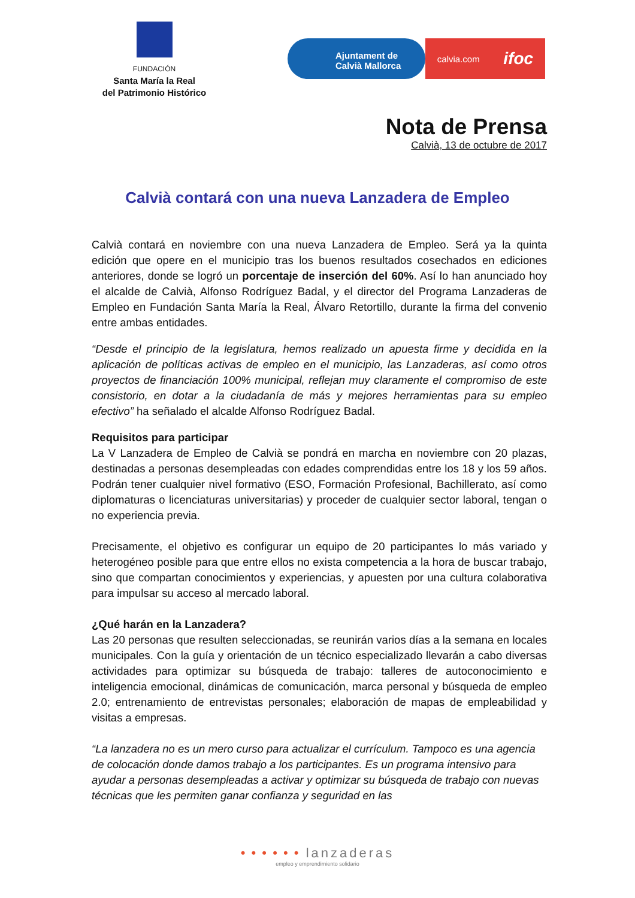FUNDACIÓN
Santa María la Real
del Patrimonio Histórico
Ajuntament de
Calvià Mallorca
calvia.com ifoc
Nota de Prensa
Calvià, 13 de octubre de 2017
Calvià contará con una nueva Lanzadera de Empleo
Calvià contará en noviembre con una nueva Lanzadera de Empleo. Será ya la quinta edición que opere en el municipio tras los buenos resultados cosechados en ediciones anteriores, donde se logró un porcentaje de inserción del 60%. Así lo han anunciado hoy el alcalde de Calvià, Alfonso Rodríguez Badal, y el director del Programa Lanzaderas de Empleo en Fundación Santa María la Real, Álvaro Retortillo, durante la firma del convenio entre ambas entidades.
“Desde el principio de la legislatura, hemos realizado un apuesta firme y decidida en la aplicación de políticas activas de empleo en el municipio, las Lanzaderas, así como otros proyectos de financiación 100% municipal, reflejan muy claramente el compromiso de este consistorio, en dotar a la ciudadanía de más y mejores herramientas para su empleo efectivo” ha señalado el alcalde Alfonso Rodríguez Badal.
Requisitos para participar
La V Lanzadera de Empleo de Calvià se pondrá en marcha en noviembre con 20 plazas, destinadas a personas desempleadas con edades comprendidas entre los 18 y los 59 años. Podrán tener cualquier nivel formativo (ESO, Formación Profesional, Bachillerato, así como diplomaturas o licenciaturas universitarias) y proceder de cualquier sector laboral, tengan o no experiencia previa.
Precisamente, el objetivo es configurar un equipo de 20 participantes lo más variado y heterogéneo posible para que entre ellos no exista competencia a la hora de buscar trabajo, sino que compartan conocimientos y experiencias, y apuesten por una cultura colaborativa para impulsar su acceso al mercado laboral.
¿Qué harán en la Lanzadera?
Las 20 personas que resulten seleccionadas, se reunirán varios días a la semana en locales municipales. Con la guía y orientación de un técnico especializado llevarán a cabo diversas actividades para optimizar su búsqueda de trabajo: talleres de autoconocimiento e inteligencia emocional, dinámicas de comunicación, marca personal y búsqueda de empleo 2.0; entrenamiento de entrevistas personales; elaboración de mapas de empleabilidad y visitas a empresas.
“La lanzadera no es un mero curso para actualizar el currículum. Tampoco es una agencia de colocación donde damos trabajo a los participantes. Es un programa intensivo para ayudar a personas desempleadas a activar y optimizar su búsqueda de trabajo con nuevas técnicas que les permiten ganar confianza y seguridad en las
• • • • • • lanzaderas
empleo y emprendimiento solidario